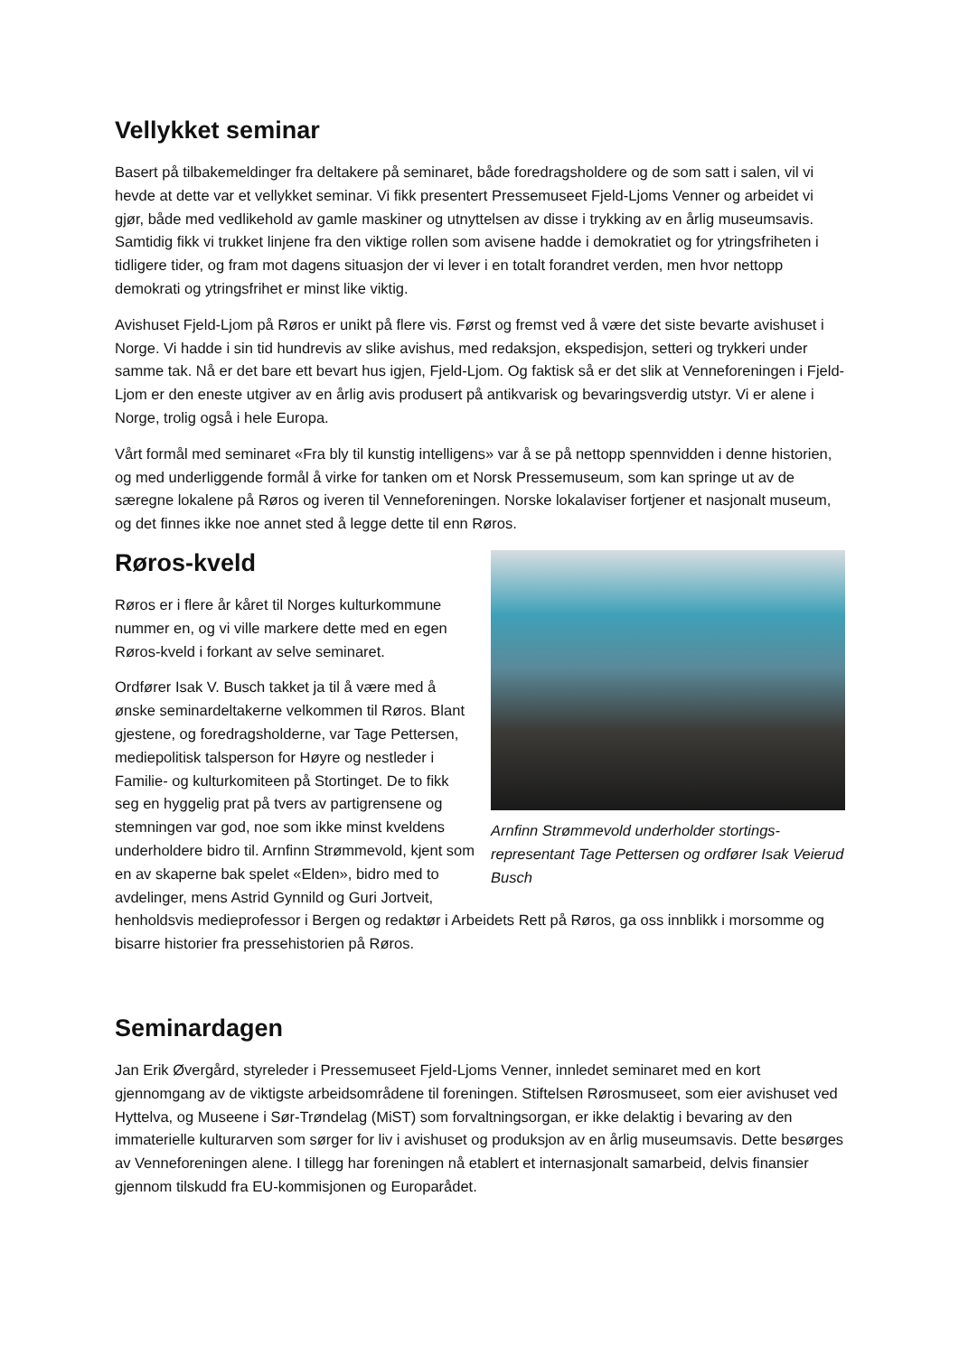Vellykket seminar
Basert på tilbakemeldinger fra deltakere på seminaret, både foredragsholdere og de som satt i salen, vil vi hevde at dette var et vellykket seminar. Vi fikk presentert Pressemuseet Fjeld-Ljoms Venner og arbeidet vi gjør, både med vedlikehold av gamle maskiner og utnyttelsen av disse i trykking av en årlig museumsavis. Samtidig fikk vi trukket linjene fra den viktige rollen som avisene hadde i demokratiet og for ytringsfriheten i tidligere tider, og fram mot dagens situasjon der vi lever i en totalt forandret verden, men hvor nettopp demokrati og ytringsfrihet er minst like viktig.
Avishuset Fjeld-Ljom på Røros er unikt på flere vis. Først og fremst ved å være det siste bevarte avishuset i Norge. Vi hadde i sin tid hundrevis av slike avishus, med redaksjon, ekspedisjon, setteri og trykkeri under samme tak. Nå er det bare ett bevart hus igjen, Fjeld-Ljom. Og faktisk så er det slik at Venneforeningen i Fjeld-Ljom er den eneste utgiver av en årlig avis produsert på antikvarisk og bevaringsverdig utstyr. Vi er alene i Norge, trolig også i hele Europa.
Vårt formål med seminaret «Fra bly til kunstig intelligens» var å se på nettopp spennvidden i denne historien, og med underliggende formål å virke for tanken om et Norsk Pressemuseum, som kan springe ut av de særegne lokalene på Røros og iveren til Venneforeningen. Norske lokalaviser fortjener et nasjonalt museum, og det finnes ikke noe annet sted å legge dette til enn Røros.
Arnfinn Strømmevold underholder stortings-representant Tage Pettersen og ordfører Isak Veierud Busch
Røros-kveld
Røros er i flere år kåret til Norges kulturkommune nummer en, og vi ville markere dette med en egen Røros-kveld i forkant av selve seminaret.
Ordfører Isak V. Busch takket ja til å være med å ønske seminardeltakerne velkommen til Røros. Blant gjestene, og foredragsholderne, var Tage Pettersen, mediepolitisk talsperson for Høyre og nestleder i Familie- og kulturkomiteen på Stortinget. De to fikk seg en hyggelig prat på tvers av partigrensene og stemningen var god, noe som ikke minst kveldens underholdere bidro til. Arnfinn Strømmevold, kjent som en av skaperne bak spelet «Elden», bidro med to avdelinger, mens Astrid Gynnild og Guri Jortveit, henholdsvis medieprofessor i Bergen og redaktør i Arbeidets Rett på Røros, ga oss innblikk i morsomme og bisarre historier fra pressehistorien på Røros.
Seminardagen
Jan Erik Øvergård, styreleder i Pressemuseet Fjeld-Ljoms Venner, innledet seminaret med en kort gjennomgang av de viktigste arbeidsområdene til foreningen. Stiftelsen Rørosmuseet, som eier avishuset ved Hyttelva, og Museene i Sør-Trøndelag (MiST) som forvaltningsorgan, er ikke delaktig i bevaring av den immaterielle kulturarven som sørger for liv i avishuset og produksjon av en årlig museumsavis. Dette besørges av Venneforeningen alene. I tillegg har foreningen nå etablert et internasjonalt samarbeid, delvis finansier gjennom tilskudd fra EU-kommisjonen og Europarådet.